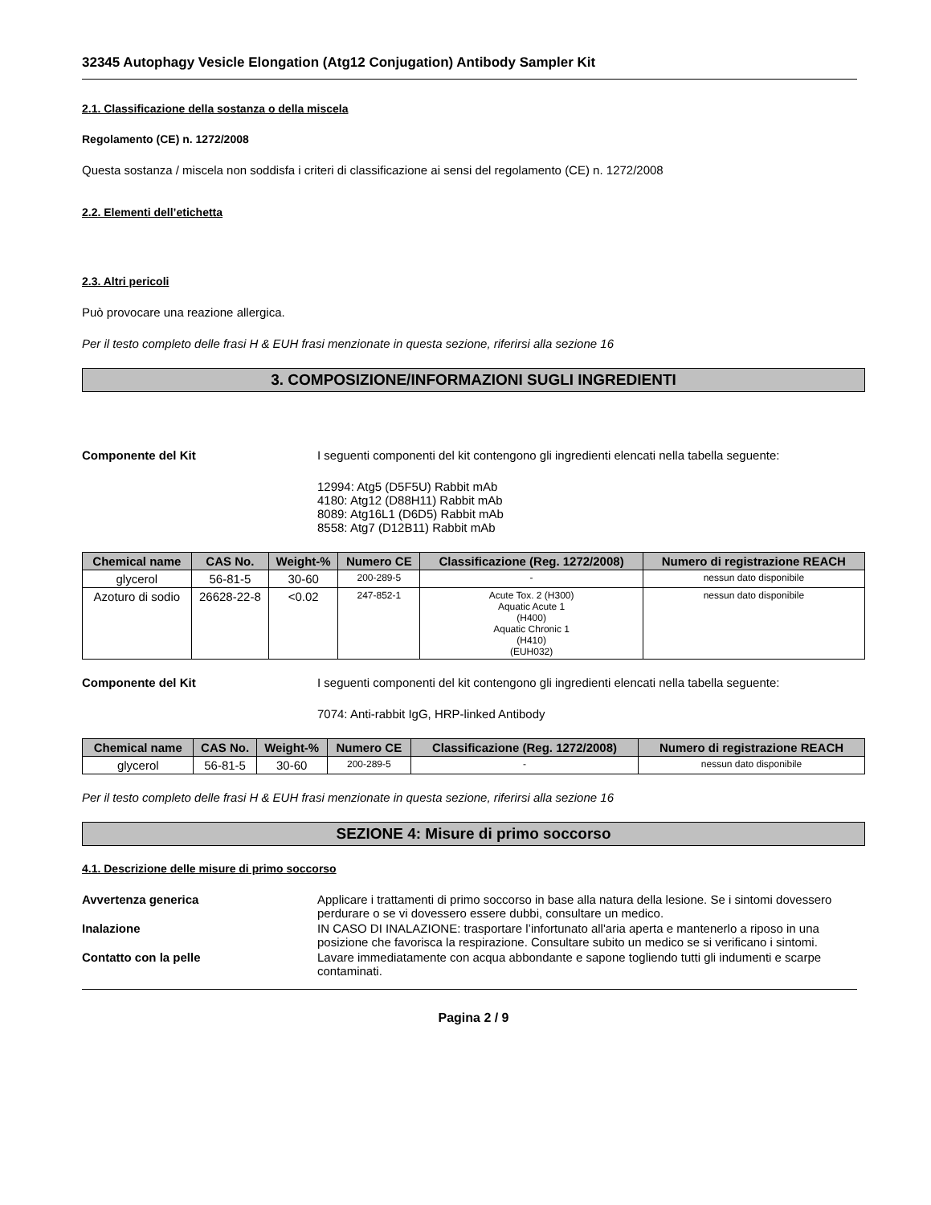32345 Autophagy Vesicle Elongation (Atg12 Conjugation) Antibody Sampler Kit
2.1. Classificazione della sostanza o della miscela
Regolamento (CE) n. 1272/2008
Questa sostanza / miscela non soddisfa i criteri di classificazione ai sensi del regolamento (CE) n. 1272/2008
2.2. Elementi dell’etichetta
2.3. Altri pericoli
Può provocare una reazione allergica.
Per il testo completo delle frasi H & EUH frasi menzionate in questa sezione, riferirsi alla sezione 16
3. COMPOSIZIONE/INFORMAZIONI SUGLI INGREDIENTI
Componente del Kit I seguenti componenti del kit contengono gli ingredienti elencati nella tabella seguente:
12994: Atg5 (D5F5U) Rabbit mAb
4180: Atg12 (D88H11) Rabbit mAb
8089: Atg16L1 (D6D5) Rabbit mAb
8558: Atg7 (D12B11) Rabbit mAb
| Chemical name | CAS No. | Weight-% | Numero CE | Classificazione (Reg. 1272/2008) | Numero di registrazione REACH |
| --- | --- | --- | --- | --- | --- |
| glycerol | 56-81-5 | 30-60 | 200-289-5 | - | nessun dato disponibile |
| Azoturo di sodio | 26628-22-8 | <0.02 | 247-852-1 | Acute Tox. 2 (H300) Aquatic Acute 1 (H400) Aquatic Chronic 1 (H410) (EUH032) | nessun dato disponibile |
Componente del Kit I seguenti componenti del kit contengono gli ingredienti elencati nella tabella seguente:
7074: Anti-rabbit IgG, HRP-linked Antibody
| Chemical name | CAS No. | Weight-% | Numero CE | Classificazione (Reg. 1272/2008) | Numero di registrazione REACH |
| --- | --- | --- | --- | --- | --- |
| glycerol | 56-81-5 | 30-60 | 200-289-5 | - | nessun dato disponibile |
Per il testo completo delle frasi H & EUH frasi menzionate in questa sezione, riferirsi alla sezione 16
SEZIONE 4: Misure di primo soccorso
4.1. Descrizione delle misure di primo soccorso
Avvertenza generica Applicare i trattamenti di primo soccorso in base alla natura della lesione. Se i sintomi dovessero perdurare o se vi dovessero essere dubbi, consultare un medico.
Inalazione IN CASO DI INALAZIONE: trasportare l’infortunato all'aria aperta e mantenerlo a riposo in una posizione che favorisca la respirazione. Consultare subito un medico se si verificano i sintomi.
Contatto con la pelle Lavare immediatamente con acqua abbondante e sapone togliendo tutti gli indumenti e scarpe contaminati.
Pagina 2 / 9